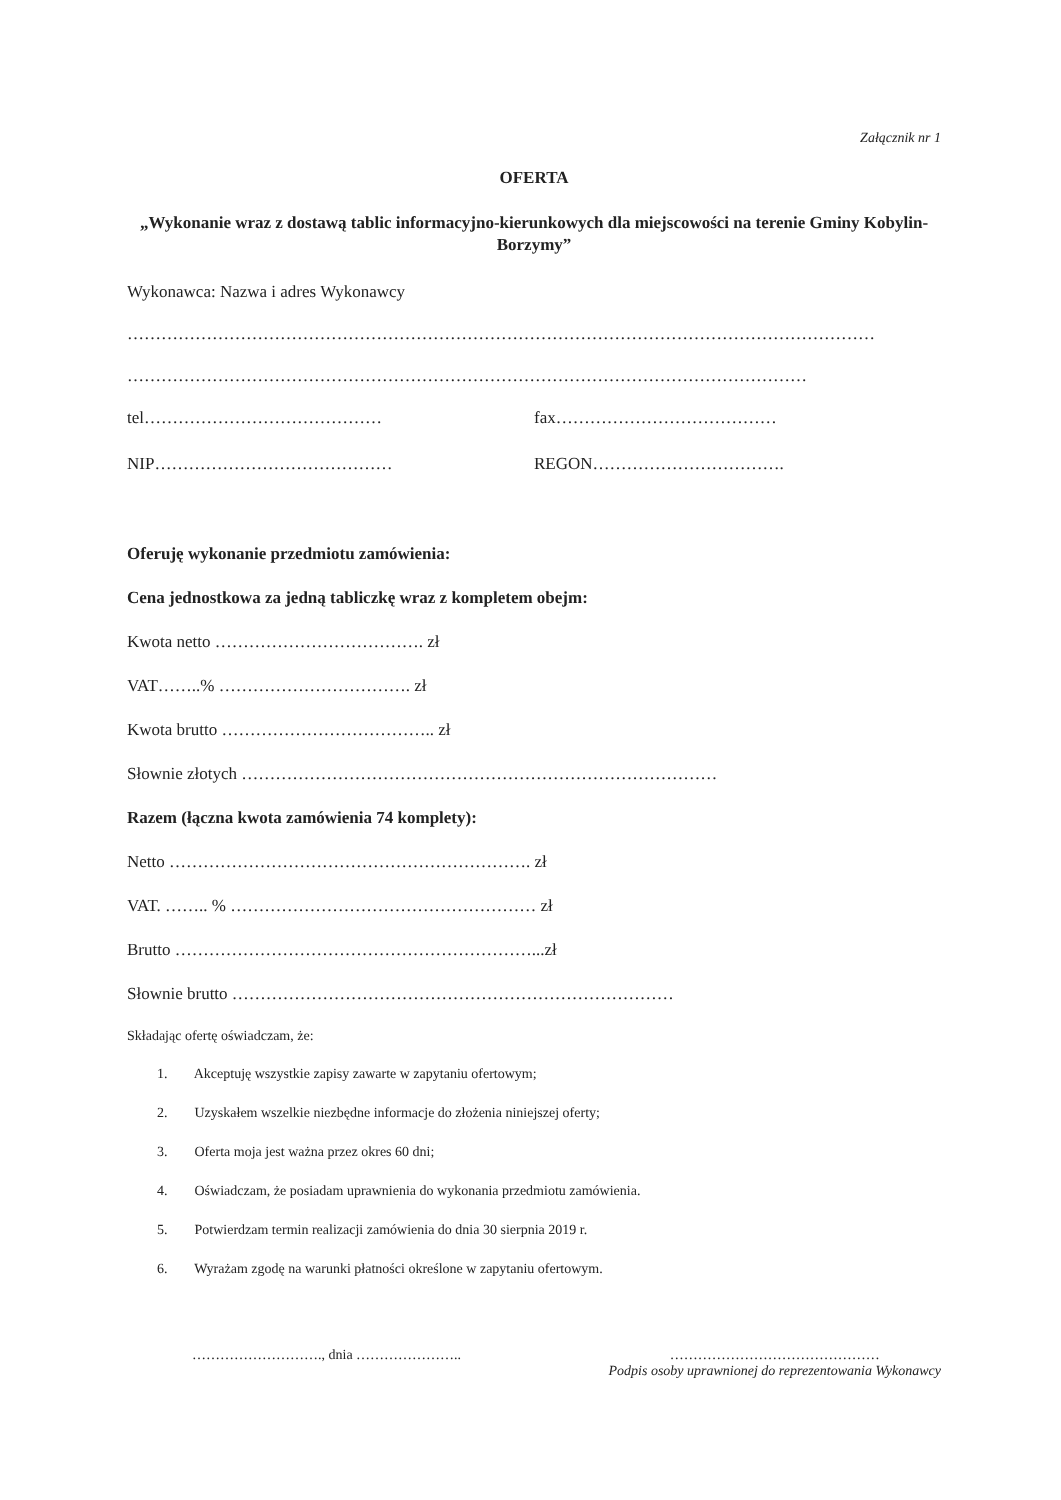Załącznik nr 1
OFERTA
„Wykonanie wraz z dostawą tablic informacyjno-kierunkowych dla miejscowości na terenie Gminy Kobylin-Borzymy”
Wykonawca: Nazwa i adres Wykonawcy
……………………………………………………………………………………………………………………
…………………………………………………………………………………………………………
tel…………………………………… fax…………………………………
NIP…………………………………… REGON…………………………….
Oferuję wykonanie przedmiotu zamówienia:
Cena jednostkowa za jedną tabliczkę wraz z kompletem obejm:
Kwota netto ………………………………. zł
VAT……..% ……………………………. zł
Kwota brutto ……………………………….. zł
Słownie złotych …………………………………………………………………………
Razem (łączna kwota zamówienia 74 komplety):
Netto ………………………………………………………. zł
VAT. …….. % ……………………………………………… zł
Brutto ………………………………………………………...zł
Słownie brutto ……………………………………………………………………
Składając ofertę oświadczam, że:
1. Akceptuję wszystkie zapisy zawarte w zapytaniu ofertowym;
2. Uzyskałem wszelkie niezbędne informacje do złożenia niniejszej oferty;
3. Oferta moja jest ważna przez okres 60 dni;
4. Oświadczam, że posiadam uprawnienia do wykonania przedmiotu zamówienia.
5. Potwierdzam termin realizacji zamówienia do dnia 30 sierpnia 2019 r.
6. Wyrażam zgodę na warunki płatności określone w zapytaniu ofertowym.
………………………., dnia ………………….. ………………………………………
Podpis osoby uprawnionej do reprezentowania Wykonawcy